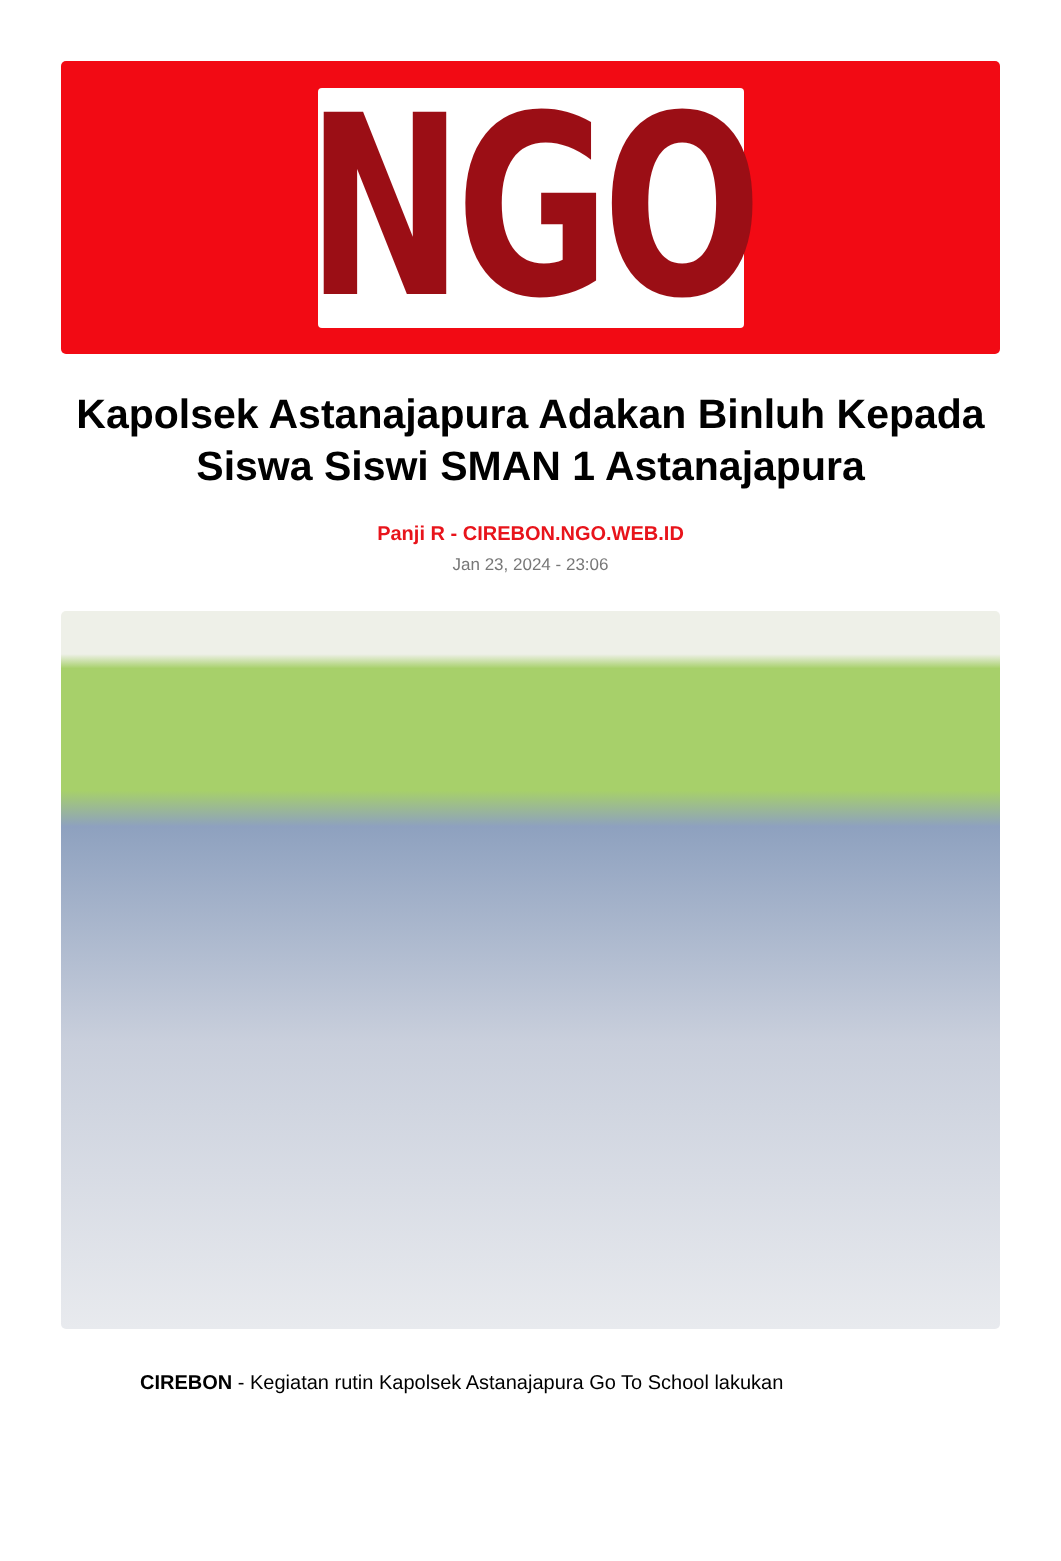NGO
Kapolsek Astanajapura Adakan Binluh Kepada Siswa Siswi SMAN 1 Astanajapura
Panji R - CIREBON.NGO.WEB.ID
Jan 23, 2024 - 23:06
CIREBON - Kegiatan rutin Kapolsek Astanajapura Go To School lakukan